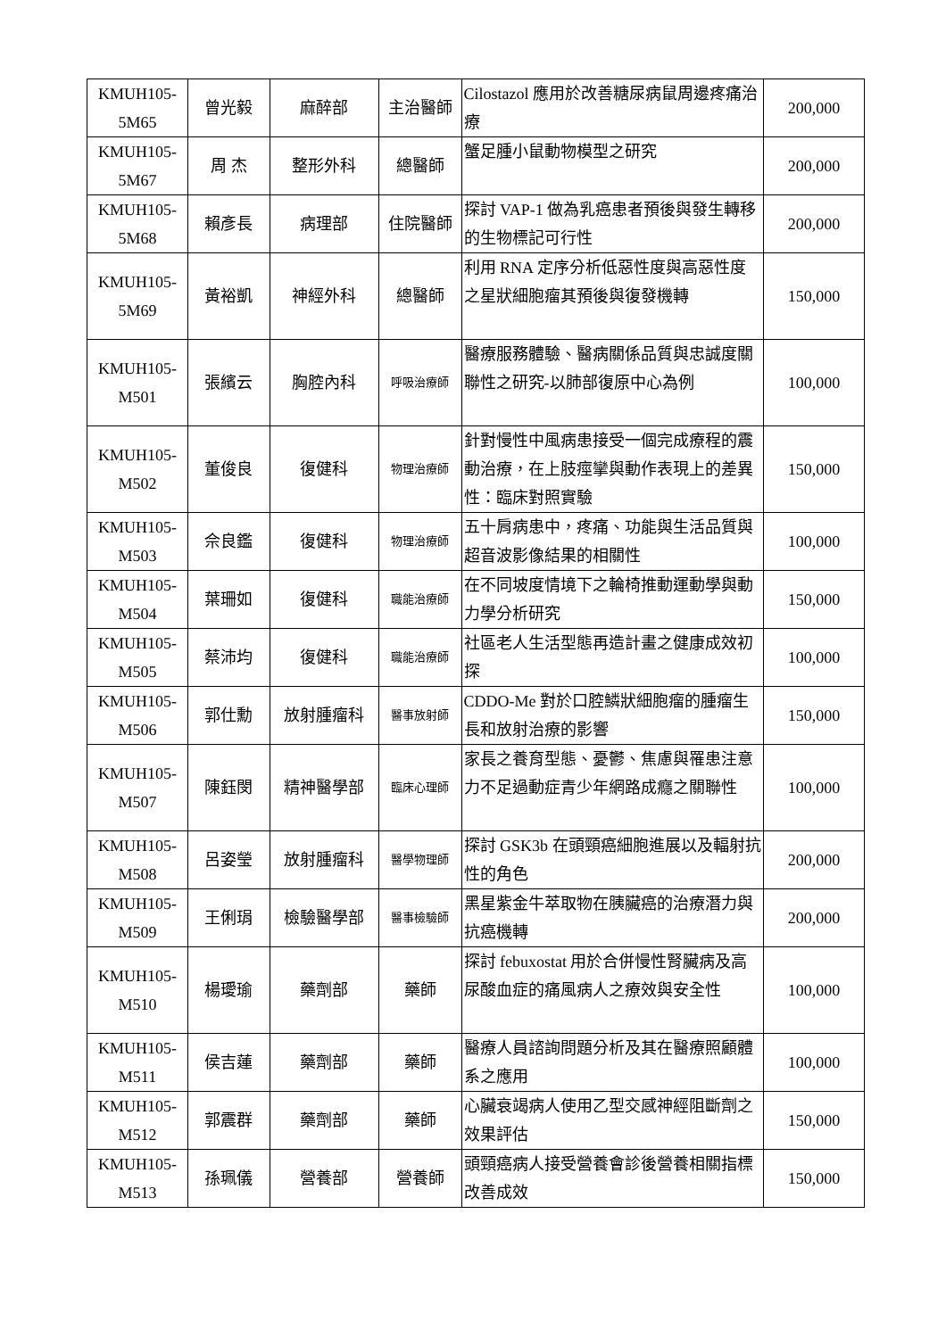| KMUH105-5M65 | 曾光毅 | 麻醉部 | 主治醫師 | Cilostazol 應用於改善糖尿病鼠周邊疼痛治療 | 200,000 |
| KMUH105-5M67 | 周 杰 | 整形外科 | 總醫師 | 蟹足腫小鼠動物模型之研究 | 200,000 |
| KMUH105-5M68 | 賴彥長 | 病理部 | 住院醫師 | 探討 VAP-1 做為乳癌患者預後與發生轉移的生物標記可行性 | 200,000 |
| KMUH105-5M69 | 黃裕凱 | 神經外科 | 總醫師 | 利用 RNA 定序分析低惡性度與高惡性度之星狀細胞瘤其預後與復發機轉 | 150,000 |
| KMUH105-M501 | 張繽云 | 胸腔內科 | 呼吸治療師 | 醫療服務體驗、醫病關係品質與忠誠度關聯性之研究-以肺部復原中心為例 | 100,000 |
| KMUH105-M502 | 董俊良 | 復健科 | 物理治療師 | 針對慢性中風病患接受一個完成療程的震動治療，在上肢痙攣與動作表現上的差異性：臨床對照實驗 | 150,000 |
| KMUH105-M503 | 佘良鑑 | 復健科 | 物理治療師 | 五十肩病患中，疼痛、功能與生活品質與超音波影像結果的相關性 | 100,000 |
| KMUH105-M504 | 葉珊如 | 復健科 | 職能治療師 | 在不同坡度情境下之輪椅推動運動學與動力學分析研究 | 150,000 |
| KMUH105-M505 | 蔡沛均 | 復健科 | 職能治療師 | 社區老人生活型態再造計畫之健康成效初探 | 100,000 |
| KMUH105-M506 | 郭仕勳 | 放射腫瘤科 | 醫事放射師 | CDDO-Me 對於口腔鱗狀細胞瘤的腫瘤生長和放射治療的影響 | 150,000 |
| KMUH105-M507 | 陳鈺閔 | 精神醫學部 | 臨床心理師 | 家長之養育型態、憂鬱、焦慮與罹患注意力不足過動症青少年網路成癮之關聯性 | 100,000 |
| KMUH105-M508 | 呂姿瑩 | 放射腫瘤科 | 醫學物理師 | 探討 GSK3b 在頭頸癌細胞進展以及輻射抗性的角色 | 200,000 |
| KMUH105-M509 | 王俐琄 | 檢驗醫學部 | 醫事檢驗師 | 黑星紫金牛萃取物在胰臟癌的治療潛力與抗癌機轉 | 200,000 |
| KMUH105-M510 | 楊璦瑜 | 藥劑部 | 藥師 | 探討 febuxostat 用於合併慢性腎臟病及高尿酸血症的痛風病人之療效與安全性 | 100,000 |
| KMUH105-M511 | 侯吉蓮 | 藥劑部 | 藥師 | 醫療人員諮詢問題分析及其在醫療照顧體系之應用 | 100,000 |
| KMUH105-M512 | 郭震群 | 藥劑部 | 藥師 | 心臟衰竭病人使用乙型交感神經阻斷劑之效果評估 | 150,000 |
| KMUH105-M513 | 孫珮儀 | 營養部 | 營養師 | 頭頸癌病人接受營養會診後營養相關指標改善成效 | 150,000 |